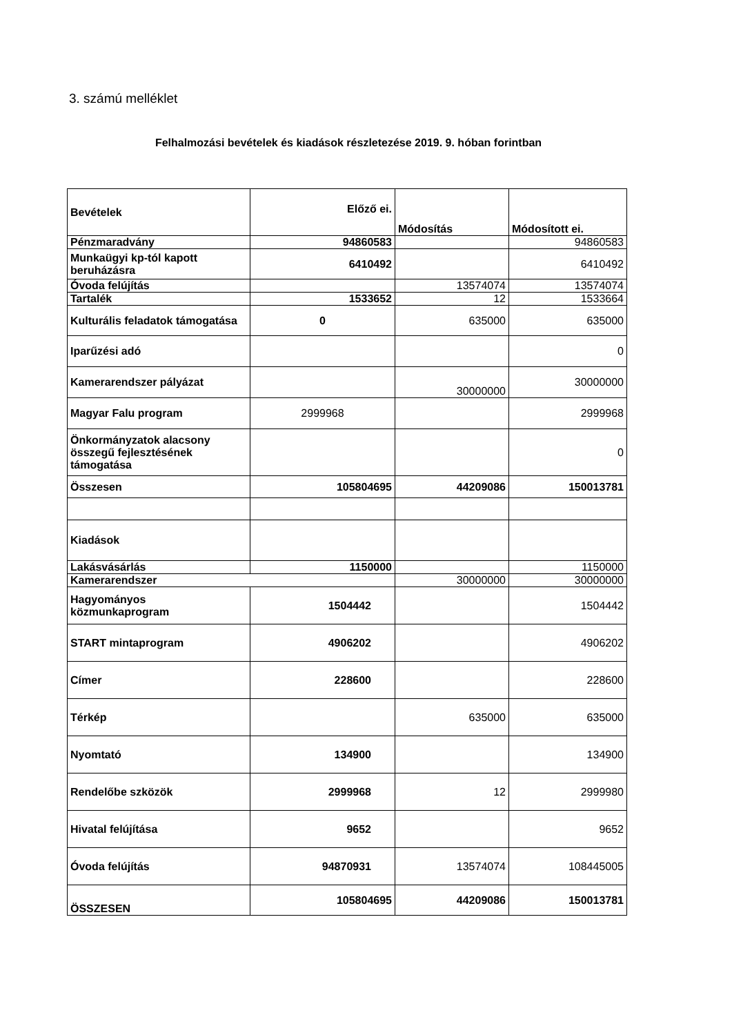3. számú melléklet
Felhalmozási bevételek és kiadások részletezése 2019. 9. hóban forintban
| Bevételek | Előző ei. | Módosítás | Módosított ei. |
| Pénzmaradvány | 94860583 | | 94860583 |
| Munkaügyi kp-tól kapott beruházásra | 6410492 | | 6410492 |
| Óvoda felújítás | | 13574074 | 13574074 |
| Tartalék | 1533652 | 12 | 1533664 |
| Kulturális feladatok támogatása | 0 | 635000 | 635000 |
| Iparűzési adó | | | 0 |
| Kamerarendszer pályázat | | 30000000 | 30000000 |
| Magyar Falu program | 2999968 | | 2999968 |
| Önkormányzatok alacsony összegű fejlesztésének támogatása | | | 0 |
| Összesen | 105804695 | 44209086 | 150013781 |
| Kiadások | | | |
| Lakásvásárlás | 1150000 | | 1150000 |
| Kamerarendszer | | 30000000 | 30000000 |
| Hagyományos közmunkaprogram | 1504442 | | 1504442 |
| START mintaprogram | 4906202 | | 4906202 |
| Címer | 228600 | | 228600 |
| Térkép | | 635000 | 635000 |
| Nyomtató | 134900 | | 134900 |
| Rendelőbe szközök | 2999968 | 12 | 2999980 |
| Hivatal felújítása | 9652 | | 9652 |
| Óvoda felújítás | 94870931 | 13574074 | 108445005 |
| ÖSSZESEN | 105804695 | 44209086 | 150013781 |